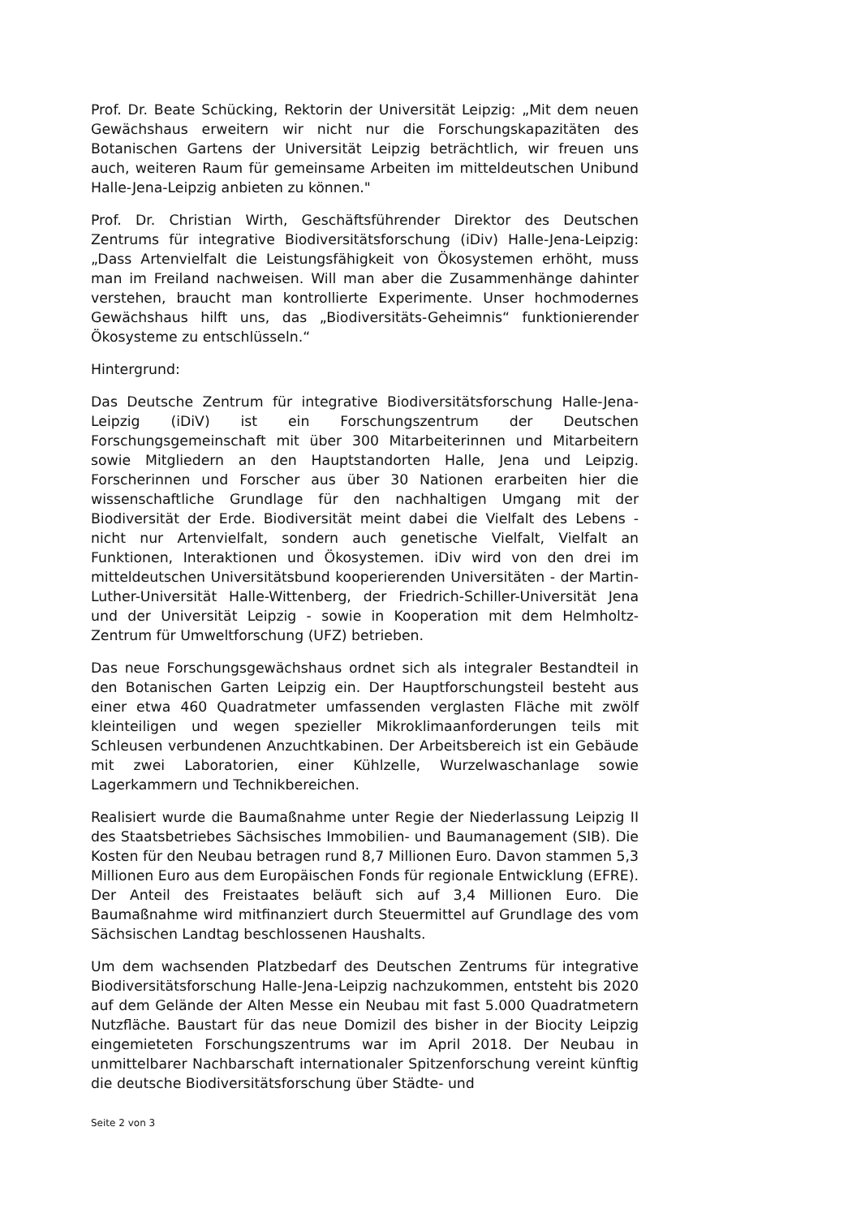Prof. Dr. Beate Schücking, Rektorin der Universität Leipzig: „Mit dem neuen Gewächshaus erweitern wir nicht nur die Forschungskapazitäten des Botanischen Gartens der Universität Leipzig beträchtlich, wir freuen uns auch, weiteren Raum für gemeinsame Arbeiten im mitteldeutschen Unibund Halle-Jena-Leipzig anbieten zu können."
Prof. Dr. Christian Wirth, Geschäftsführender Direktor des Deutschen Zentrums für integrative Biodiversitätsforschung (iDiv) Halle-Jena-Leipzig: „Dass Artenvielfalt die Leistungsfähigkeit von Ökosystemen erhöht, muss man im Freiland nachweisen. Will man aber die Zusammenhänge dahinter verstehen, braucht man kontrollierte Experimente. Unser hochmodernes Gewächshaus hilft uns, das „Biodiversitäts-Geheimnis“ funktionierender Ökosysteme zu entschlüsseln.“
Hintergrund:
Das Deutsche Zentrum für integrative Biodiversitätsforschung Halle-Jena-Leipzig (iDiV) ist ein Forschungszentrum der Deutschen Forschungsgemeinschaft mit über 300 Mitarbeiterinnen und Mitarbeitern sowie Mitgliedern an den Hauptstandorten Halle, Jena und Leipzig. Forscherinnen und Forscher aus über 30 Nationen erarbeiten hier die wissenschaftliche Grundlage für den nachhaltigen Umgang mit der Biodiversität der Erde. Biodiversität meint dabei die Vielfalt des Lebens - nicht nur Artenvielfalt, sondern auch genetische Vielfalt, Vielfalt an Funktionen, Interaktionen und Ökosystemen. iDiv wird von den drei im mitteldeutschen Universitätsbund kooperierenden Universitäten - der Martin-Luther-Universität Halle-Wittenberg, der Friedrich-Schiller-Universität Jena und der Universität Leipzig - sowie in Kooperation mit dem Helmholtz-Zentrum für Umweltforschung (UFZ) betrieben.
Das neue Forschungsgewächshaus ordnet sich als integraler Bestandteil in den Botanischen Garten Leipzig ein. Der Hauptforschungsteil besteht aus einer etwa 460 Quadratmeter umfassenden verglasten Fläche mit zwölf kleinteiligen und wegen spezieller Mikroklimaanforderungen teils mit Schleusen verbundenen Anzuchtkabinen. Der Arbeitsbereich ist ein Gebäude mit zwei Laboratorien, einer Kühlzelle, Wurzelwaschanlage sowie Lagerkammern und Technikbereichen.
Realisiert wurde die Baumaßnahme unter Regie der Niederlassung Leipzig II des Staatsbetriebes Sächsisches Immobilien- und Baumanagement (SIB). Die Kosten für den Neubau betragen rund 8,7 Millionen Euro. Davon stammen 5,3 Millionen Euro aus dem Europäischen Fonds für regionale Entwicklung (EFRE). Der Anteil des Freistaates beläuft sich auf 3,4 Millionen Euro. Die Baumaßnahme wird mitfinanziert durch Steuermittel auf Grundlage des vom Sächsischen Landtag beschlossenen Haushalts.
Um dem wachsenden Platzbedarf des Deutschen Zentrums für integrative Biodiversitätsforschung Halle-Jena-Leipzig nachzukommen, entsteht bis 2020 auf dem Gelände der Alten Messe ein Neubau mit fast 5.000 Quadratmetern Nutzfläche. Baustart für das neue Domizil des bisher in der Biocity Leipzig eingemieteten Forschungszentrums war im April 2018. Der Neubau in unmittelbarer Nachbarschaft internationaler Spitzenforschung vereint künftig die deutsche Biodiversitätsforschung über Städte- und
Seite 2 von 3